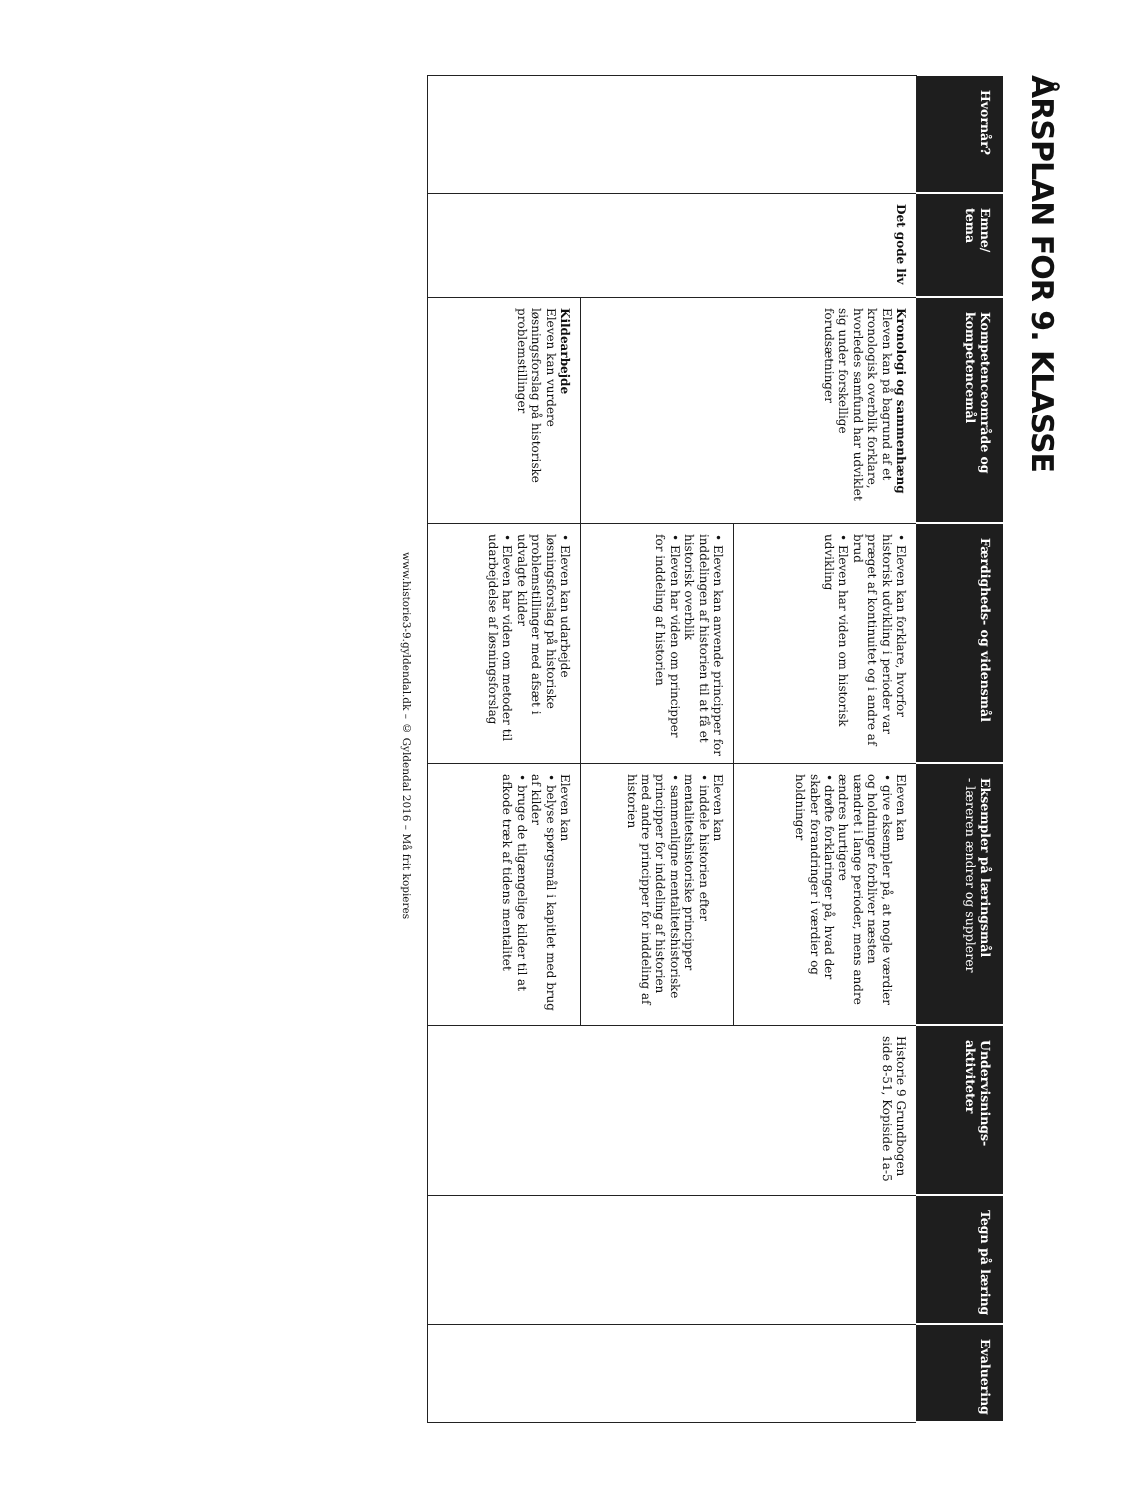ÅRSPLAN FOR 9. KLASSE
| Hvornår? | Emne/ tema | Kompetenceområde og kompetencemål | Færdigheds- og vidensmål | Eksempler på læringsmål - læreren ændrer og supplerer | Undervisnings-aktiviteter | Tegn på læring | Evaluering |
| --- | --- | --- | --- | --- | --- | --- | --- |
| | Det gode liv | Kronologi og sammenhæng Eleven kan på bagrund af et kronologisk overblik forklare, hvorledes samfund har udviklet sig under forskellige forudsætninger | • Eleven kan forklare, hvorfor historisk udvikling i perioder var præget af kontinuitet og i andre af brud • Eleven har viden om historisk udvikling | Eleven kan • give eksempler på, at nogle værdier og holdninger forbliver næsten uændret i lange perioder, mens andre ændres hurtigere • drøfte forklaringer på, hvad der skaber forandringer i værdier og holdninger | Historie 9 Grundbogen side 8-51, Kopiside 1a-5 | | |
| | | | • Eleven kan anvende principper for inddelingen af historien til at få et historisk overblik • Eleven har viden om principper for inddeling af historien | Eleven kan • inddele historien efter mentalitetshistoriske principper • sammenligne mentalitetshistoriske principper for inddeling af historien med andre principper for inddeling af historien | | | |
| | | Kildearbejde Eleven kan vurdere løsningsforslag på historiske problemstillinger | • Eleven kan udarbejde løsningsforslag på historiske problemstillinger med afsæt i udvalgte kilder • Eleven har viden om metoder til udarbejdelse af løsningsforslag | Eleven kan • belyse spørgsmål i kapitlet med brug af kilder • bruge de tilgængelige kilder til at afkode træk af tidens mentalitet | | | |
www.historie3-9.gyldendal.dk – © Gyldendal 2016 – Må frit kopieres